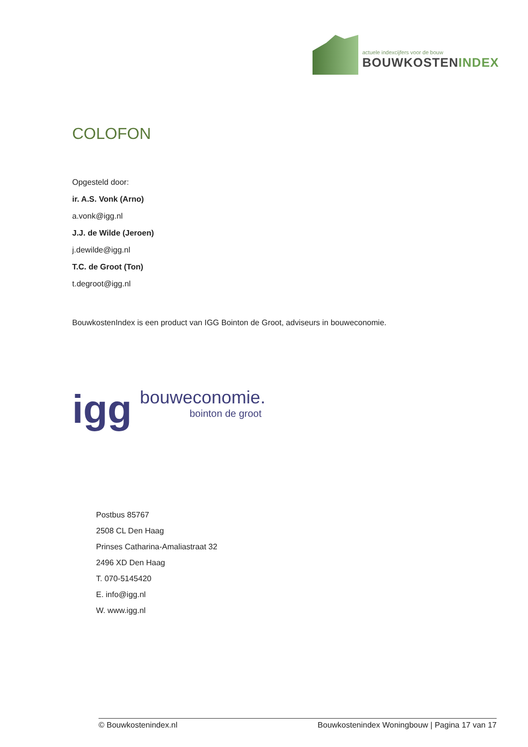actuele indexcijfers voor de bouw
BOUWKOSTENINDEX
COLOFON
Opgesteld door:
ir. A.S. Vonk (Arno)
a.vonk@igg.nl
J.J. de Wilde (Jeroen)
j.dewilde@igg.nl
T.C. de Groot (Ton)
t.degroot@igg.nl
BouwkostenIndex is een product van IGG Bointon de Groot, adviseurs in bouweconomie.
igg
bouweconomie.
bointon de groot
Postbus 85767
2508 CL Den Haag
Prinses Catharina-Amaliastraat 32
2496 XD Den Haag
T. 070-5145420
E. info@igg.nl
W. www.igg.nl
© Bouwkostenindex.nl Bouwkostenindex Woningbouw | Pagina 17 van 17